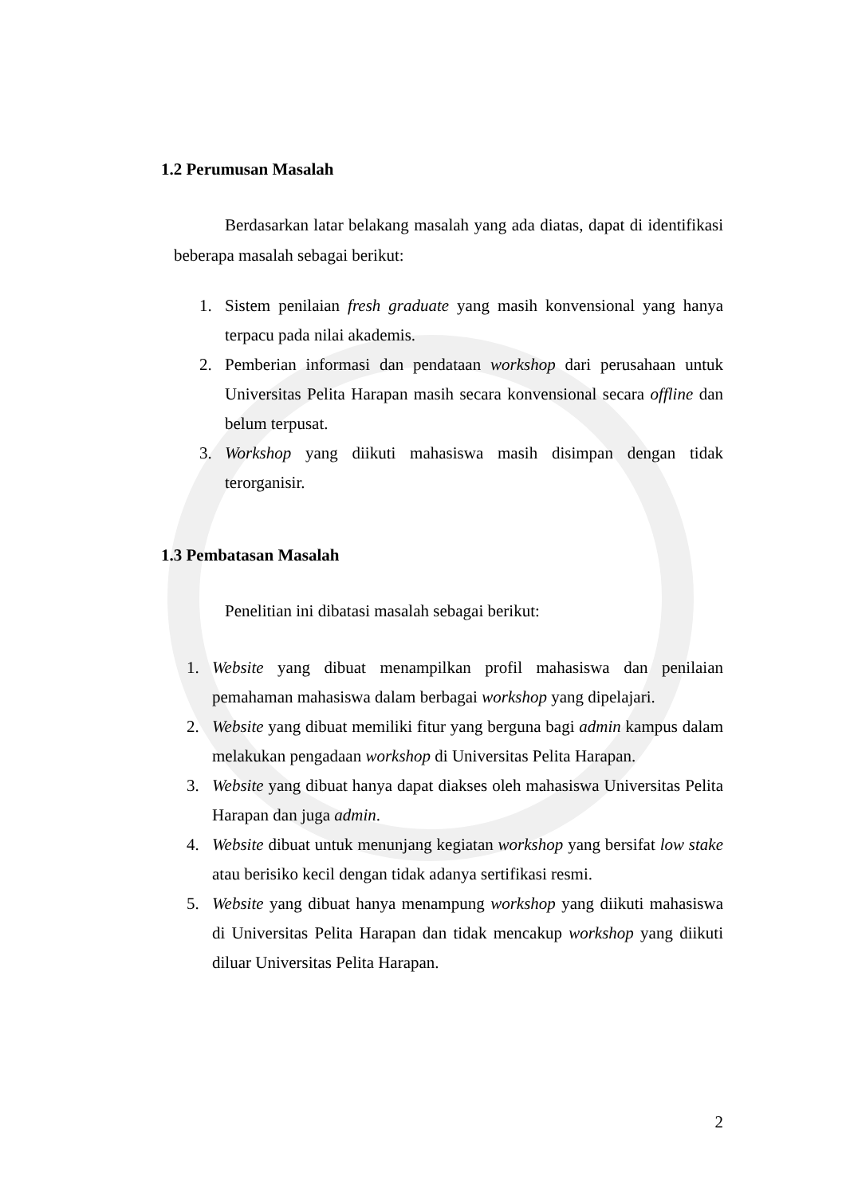1.2 Perumusan Masalah
Berdasarkan latar belakang masalah yang ada diatas, dapat di identifikasi beberapa masalah sebagai berikut:
1. Sistem penilaian fresh graduate yang masih konvensional yang hanya terpacu pada nilai akademis.
2. Pemberian informasi dan pendataan workshop dari perusahaan untuk Universitas Pelita Harapan masih secara konvensional secara offline dan belum terpusat.
3. Workshop yang diikuti mahasiswa masih disimpan dengan tidak terorganisir.
1.3 Pembatasan Masalah
Penelitian ini dibatasi masalah sebagai berikut:
1. Website yang dibuat menampilkan profil mahasiswa dan penilaian pemahaman mahasiswa dalam berbagai workshop yang dipelajari.
2. Website yang dibuat memiliki fitur yang berguna bagi admin kampus dalam melakukan pengadaan workshop di Universitas Pelita Harapan.
3. Website yang dibuat hanya dapat diakses oleh mahasiswa Universitas Pelita Harapan dan juga admin.
4. Website dibuat untuk menunjang kegiatan workshop yang bersifat low stake atau berisiko kecil dengan tidak adanya sertifikasi resmi.
5. Website yang dibuat hanya menampung workshop yang diikuti mahasiswa di Universitas Pelita Harapan dan tidak mencakup workshop yang diikuti diluar Universitas Pelita Harapan.
2